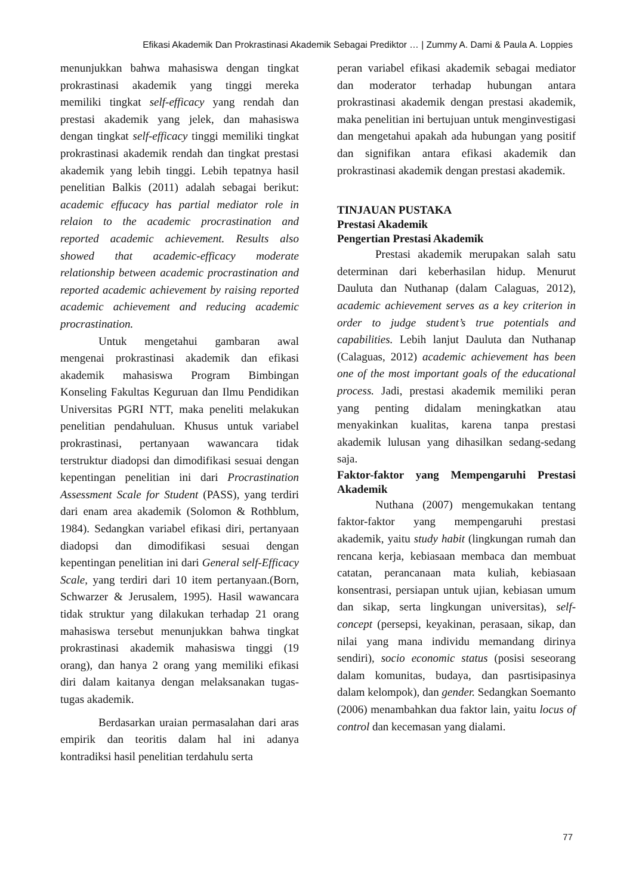Efikasi Akademik Dan Prokrastinasi Akademik Sebagai Prediktor … | Zummy A. Dami & Paula A. Loppies
menunjukkan bahwa mahasiswa dengan tingkat prokrastinasi akademik yang tinggi mereka memiliki tingkat self-efficacy yang rendah dan prestasi akademik yang jelek, dan mahasiswa dengan tingkat self-efficacy tinggi memiliki tingkat prokrastinasi akademik rendah dan tingkat prestasi akademik yang lebih tinggi. Lebih tepatnya hasil penelitian Balkis (2011) adalah sebagai berikut: academic effucacy has partial mediator role in relaion to the academic procrastination and reported academic achievement. Results also showed that academic-efficacy moderate relationship between academic procrastination and reported academic achievement by raising reported academic achievement and reducing academic procrastination.
Untuk mengetahui gambaran awal mengenai prokrastinasi akademik dan efikasi akademik mahasiswa Program Bimbingan Konseling Fakultas Keguruan dan Ilmu Pendidikan Universitas PGRI NTT, maka peneliti melakukan penelitian pendahuluan. Khusus untuk variabel prokrastinasi, pertanyaan wawancara tidak terstruktur diadopsi dan dimodifikasi sesuai dengan kepentingan penelitian ini dari Procrastination Assessment Scale for Student (PASS), yang terdiri dari enam area akademik (Solomon & Rothblum, 1984). Sedangkan variabel efikasi diri, pertanyaan diadopsi dan dimodifikasi sesuai dengan kepentingan penelitian ini dari General self-Efficacy Scale, yang terdiri dari 10 item pertanyaan.(Born, Schwarzer & Jerusalem, 1995). Hasil wawancara tidak struktur yang dilakukan terhadap 21 orang mahasiswa tersebut menunjukkan bahwa tingkat prokrastinasi akademik mahasiswa tinggi (19 orang), dan hanya 2 orang yang memiliki efikasi diri dalam kaitanya dengan melaksanakan tugas-tugas akademik.
Berdasarkan uraian permasalahan dari aras empirik dan teoritis dalam hal ini adanya kontradiksi hasil penelitian terdahulu serta
peran variabel efikasi akademik sebagai mediator dan moderator terhadap hubungan antara prokrastinasi akademik dengan prestasi akademik, maka penelitian ini bertujuan untuk menginvestigasi dan mengetahui apakah ada hubungan yang positif dan signifikan antara efikasi akademik dan prokrastinasi akademik dengan prestasi akademik.
TINJAUAN PUSTAKA
Prestasi Akademik
Pengertian Prestasi Akademik
Prestasi akademik merupakan salah satu determinan dari keberhasilan hidup. Menurut Dauluta dan Nuthanap (dalam Calaguas, 2012), academic achievement serves as a key criterion in order to judge student’s true potentials and capabilities. Lebih lanjut Dauluta dan Nuthanap (Calaguas, 2012) academic achievement has been one of the most important goals of the educational process. Jadi, prestasi akademik memiliki peran yang penting didalam meningkatkan atau menyakinkan kualitas, karena tanpa prestasi akademik lulusan yang dihasilkan sedang-sedang saja.
Faktor-faktor yang Mempengaruhi Prestasi Akademik
Nuthana (2007) mengemukakan tentang faktor-faktor yang mempengaruhi prestasi akademik, yaitu study habit (lingkungan rumah dan rencana kerja, kebiasaan membaca dan membuat catatan, perancanaan mata kuliah, kebiasaan konsentrasi, persiapan untuk ujian, kebiasan umum dan sikap, serta lingkungan universitas), self-concept (persepsi, keyakinan, perasaan, sikap, dan nilai yang mana individu memandang dirinya sendiri), socio economic status (posisi seseorang dalam komunitas, budaya, dan pasrtisipasinya dalam kelompok), dan gender. Sedangkan Soemanto (2006) menambahkan dua faktor lain, yaitu locus of control dan kecemasan yang dialami.
77